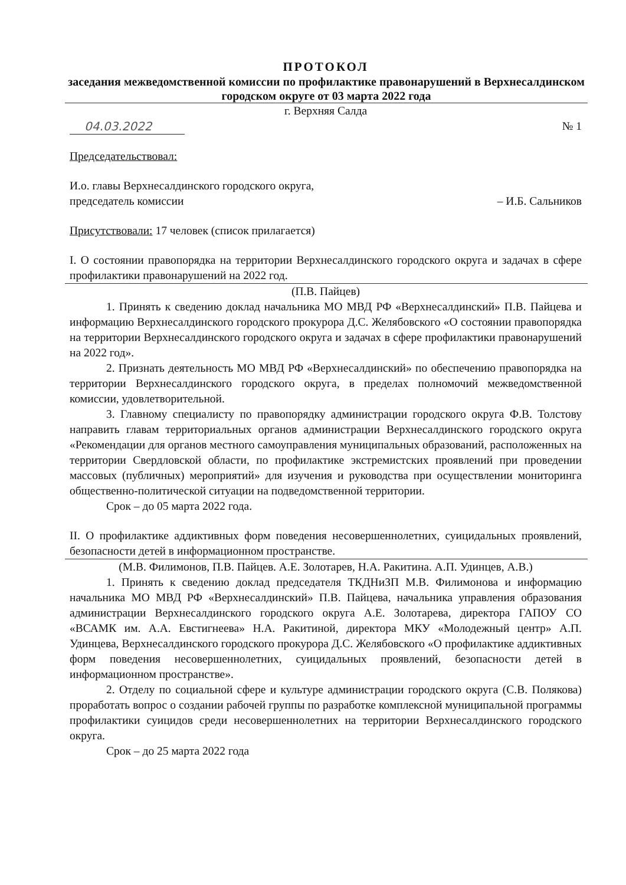ПРОТОКОЛ
заседания межведомственной комиссии по профилактике правонарушений в Верхнесалдинском городском округе от 03 марта 2022 года
г. Верхняя Салда
04.03.2022 № 1
Председательствовал:
И.о. главы Верхнесалдинского городского округа,
председатель комиссии – И.Б. Сальников
Присутствовали: 17 человек (список прилагается)
I. О состоянии правопорядка на территории Верхнесалдинского городского округа и задачах в сфере профилактики правонарушений на 2022 год.
(П.В. Пайцев)
1. Принять к сведению доклад начальника МО МВД РФ «Верхнесалдинский» П.В. Пайцева и информацию Верхнесалдинского городского прокурора Д.С. Желябовского «О состоянии правопорядка на территории Верхнесалдинского городского округа и задачах в сфере профилактики правонарушений на 2022 год».
2. Признать деятельность МО МВД РФ «Верхнесалдинский» по обеспечению правопорядка на территории Верхнесалдинского городского округа, в пределах полномочий межведомственной комиссии, удовлетворительной.
3. Главному специалисту по правопорядку администрации городского округа Ф.В. Толстову направить главам территориальных органов администрации Верхнесалдинского городского округа «Рекомендации для органов местного самоуправления муниципальных образований, расположенных на территории Свердловской области, по профилактике экстремистских проявлений при проведении массовых (публичных) мероприятий» для изучения и руководства при осуществлении мониторинга общественно-политической ситуации на подведомственной территории.
Срок – до 05 марта 2022 года.
II. О профилактике аддиктивных форм поведения несовершеннолетних, суицидальных проявлений, безопасности детей в информационном пространстве.
(М.В. Филимонов, П.В. Пайцев. А.Е. Золотарев, Н.А. Ракитина. А.П. Удинцев, А.В.)
1. Принять к сведению доклад председателя ТКДНиЗП М.В. Филимонова и информацию начальника МО МВД РФ «Верхнесалдинский» П.В. Пайцева, начальника управления образования администрации Верхнесалдинского городского округа А.Е. Золотарева, директора ГАПОУ СО «ВСАМК им. А.А. Евстигнеева» Н.А. Ракитиной, директора МКУ «Молодежный центр» А.П. Удинцева, Верхнесалдинского городского прокурора Д.С. Желябовского «О профилактике аддиктивных форм поведения несовершеннолетних, суицидальных проявлений, безопасности детей в информационном пространстве».
2. Отделу по социальной сфере и культуре администрации городского округа (С.В. Полякова) проработать вопрос о создании рабочей группы по разработке комплексной муниципальной программы профилактики суицидов среди несовершеннолетних на территории Верхнесалдинского городского округа.
Срок – до 25 марта 2022 года